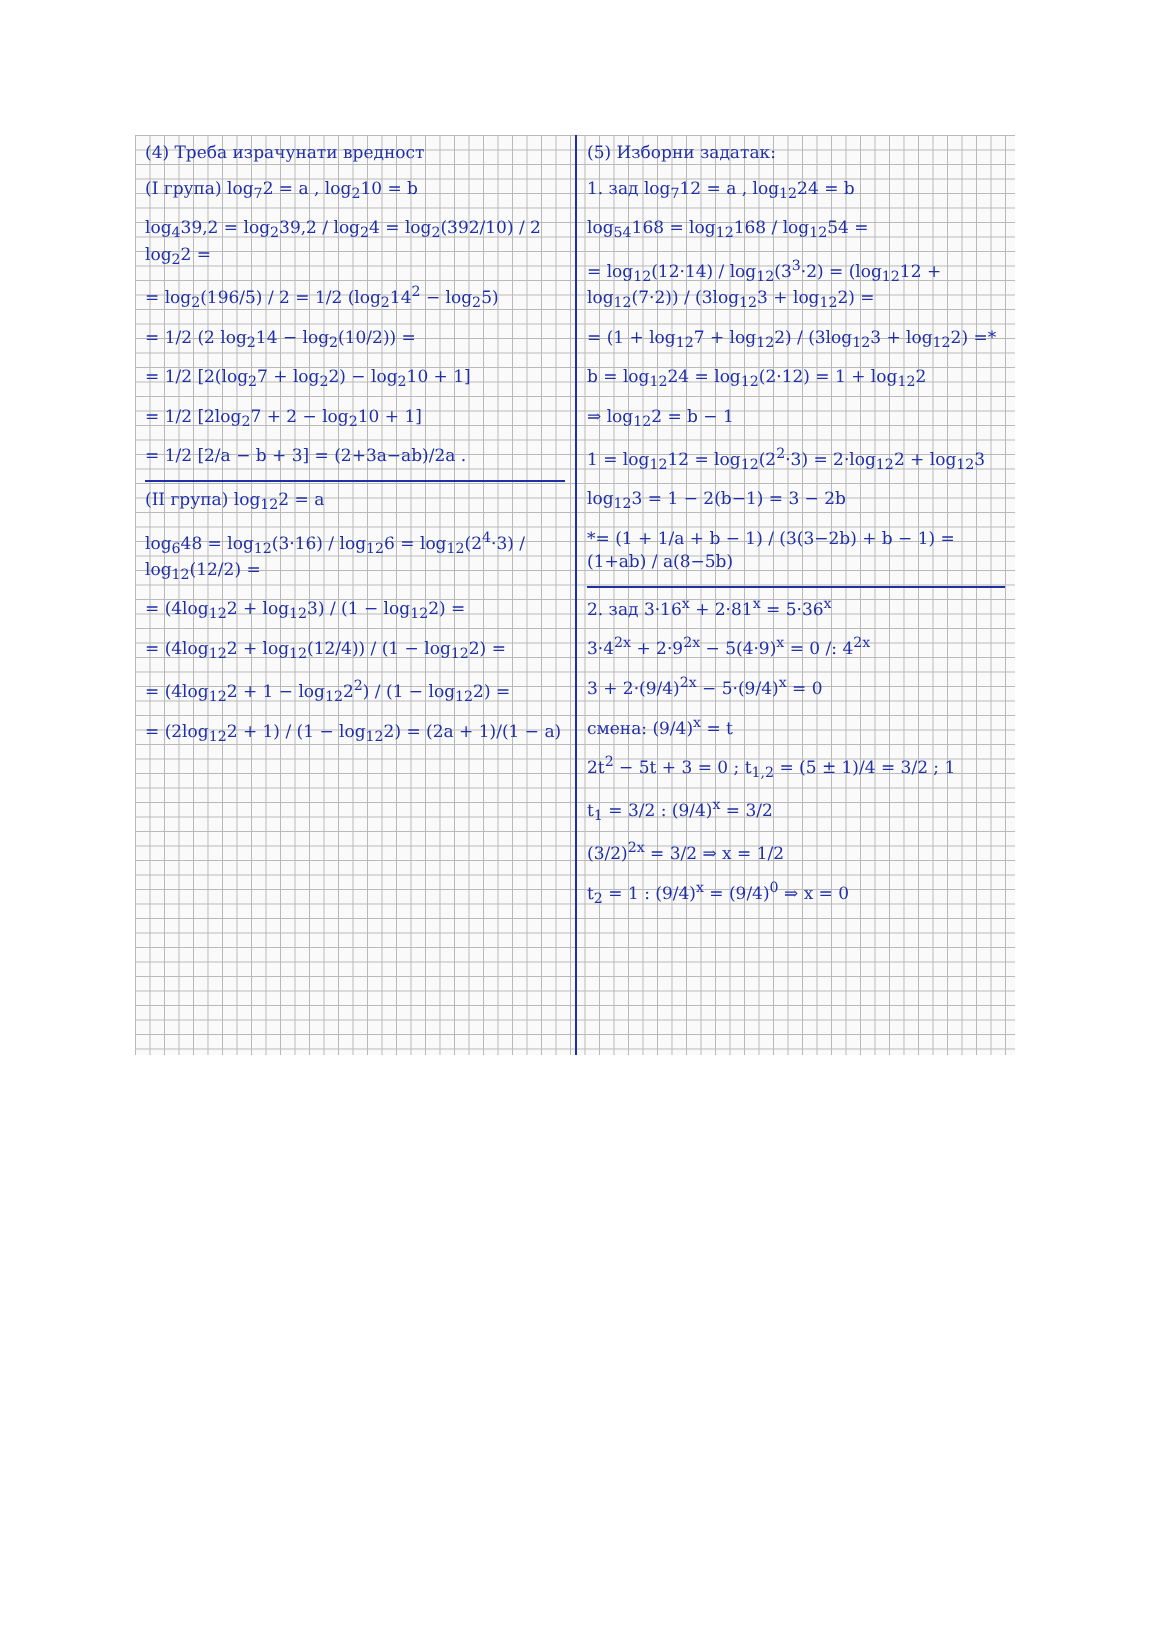(4) Треба израчунати вредност
(I група) log<sub>7</sub>2 = a , log<sub>2</sub>10 = b
log<sub>4</sub>39,2 = log<sub>2</sub>39,2 / log<sub>2</sub>4 = log<sub>2</sub>(392/10) / 2 log<sub>2</sub>2 =
= log<sub>2</sub>(196/5) / 2 = 1/2 (log<sub>2</sub>14<sup>2</sup> − log<sub>2</sub>5)
= 1/2 (2 log<sub>2</sub>14 − log<sub>2</sub>(10/2)) =
= 1/2 [2(log<sub>2</sub>7 + log<sub>2</sub>2) − log<sub>2</sub>10 + 1]
= 1/2 [2log<sub>2</sub>7 + 2 − log<sub>2</sub>10 + 1]
= 1/2 [2/a − b + 3] = (2+3a−ab)/2a .
(II група) log<sub>12</sub>2 = a
log<sub>6</sub>48 = log<sub>12</sub>(3·16) / log<sub>12</sub>6 = log<sub>12</sub>(2<sup>4</sup>·3) / log<sub>12</sub>(12/2) =
= (4log<sub>12</sub>2 + log<sub>12</sub>3) / (1 − log<sub>12</sub>2) =
= (4log<sub>12</sub>2 + log<sub>12</sub>(12/4)) / (1 − log<sub>12</sub>2) =
= (4log<sub>12</sub>2 + 1 − log<sub>12</sub>2<sup>2</sup>) / (1 − log<sub>12</sub>2) =
= (2log<sub>12</sub>2 + 1) / (1 − log<sub>12</sub>2) = (2a + 1)/(1 − a)
(5) Изборни задатак:
1. зад log<sub>7</sub>12 = a , log<sub>12</sub>24 = b
log<sub>54</sub>168 = log<sub>12</sub>168 / log<sub>12</sub>54 =
= log<sub>12</sub>(12·14) / log<sub>12</sub>(3<sup>3</sup>·2) = (log<sub>12</sub>12 + log<sub>12</sub>(7·2)) / (3log<sub>12</sub>3 + log<sub>12</sub>2) =
= (1 + log<sub>12</sub>7 + log<sub>12</sub>2) / (3log<sub>12</sub>3 + log<sub>12</sub>2) =*
b = log<sub>12</sub>24 = log<sub>12</sub>(2·12) = 1 + log<sub>12</sub>2
⇒ log<sub>12</sub>2 = b − 1
1 = log<sub>12</sub>12 = log<sub>12</sub>(2<sup>2</sup>·3) = 2·log<sub>12</sub>2 + log<sub>12</sub>3
log<sub>12</sub>3 = 1 − 2(b−1) = 3 − 2b
*= (1 + 1/a + b − 1) / (3(3−2b) + b − 1) = (1+ab) / a(8−5b)
2. зад 3·16<sup>x</sup> + 2·81<sup>x</sup> = 5·36<sup>x</sup>
3·4<sup>2x</sup> + 2·9<sup>2x</sup> − 5(4·9)<sup>x</sup> = 0 /: 4<sup>2x</sup>
3 + 2·(9/4)<sup>2x</sup> − 5·(9/4)<sup>x</sup> = 0
смена: (9/4)<sup>x</sup> = t
2t<sup>2</sup> − 5t + 3 = 0 ; t<sub>1,2</sub> = (5 ± 1)/4 = 3/2 ; 1
t<sub>1</sub> = 3/2 : (9/4)<sup>x</sup> = 3/2
(3/2)<sup>2x</sup> = 3/2 ⇒ x = 1/2
t<sub>2</sub> = 1 : (9/4)<sup>x</sup> = (9/4)<sup>0</sup> ⇒ x = 0